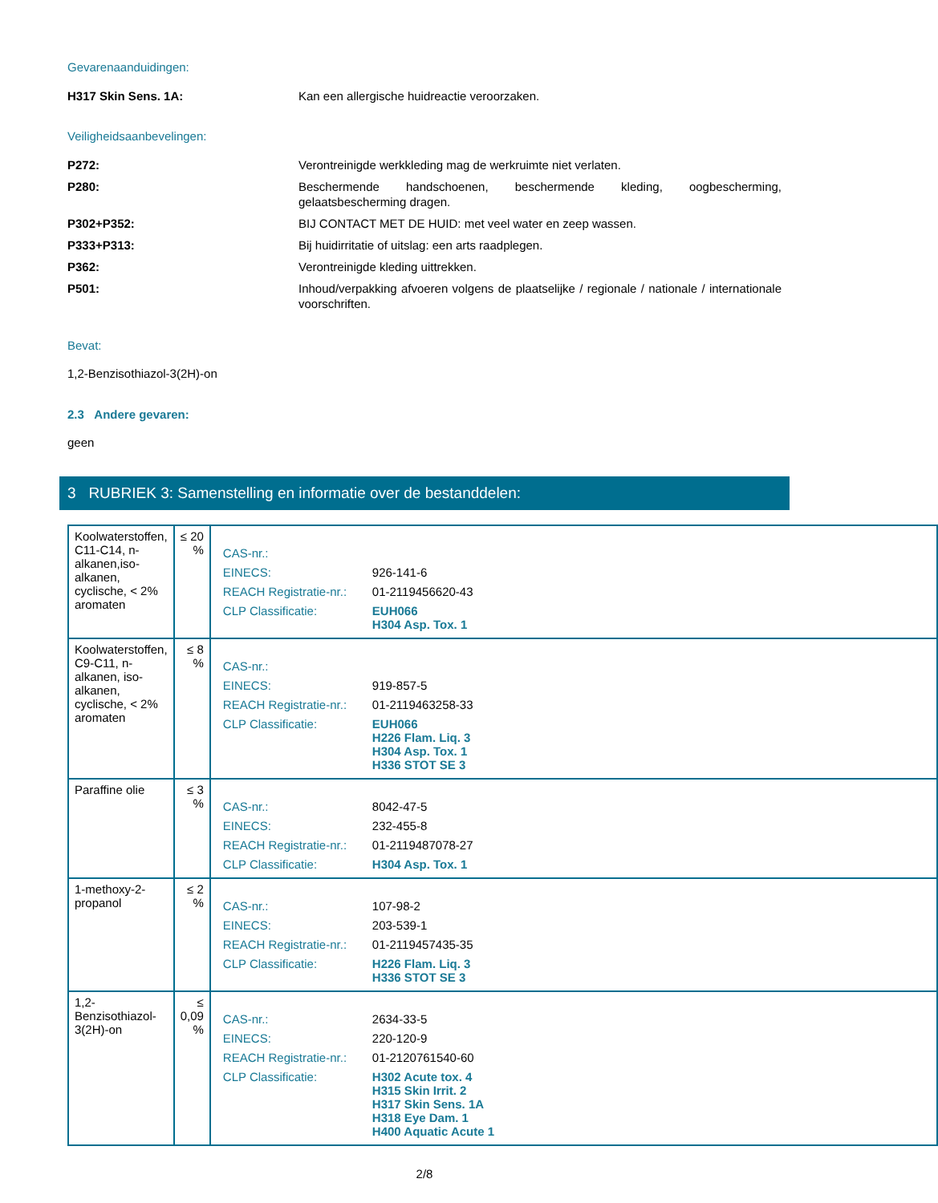Gevarenaanduidingen:
H317 Skin Sens. 1A: Kan een allergische huidreactie veroorzaken.
Veiligheidsaanbevelingen:
P272: Verontreinigde werkkleding mag de werkruimte niet verlaten.
P280: Beschermende handschoenen, beschermende kleding, oogbescherming, gelaatsbescherming dragen.
P302+P352: BIJ CONTACT MET DE HUID: met veel water en zeep wassen.
P333+P313: Bij huidirritatie of uitslag: een arts raadplegen.
P362: Verontreinigde kleding uittrekken.
P501: Inhoud/verpakking afvoeren volgens de plaatselijke / regionale / nationale / internationale voorschriften.
Bevat:
1,2-Benzisothiazol-3(2H)-on
2.3 Andere gevaren:
geen
3 RUBRIEK 3: Samenstelling en informatie over de bestanddelen:
| Koolwaterstoffen, C11-C14, n-alkanen,iso-alkanen, cyclische, < 2% aromaten | ≤ 20 % | / CAS-nr.: / / / EINECS: / 926-141-6 / / REACH Registratie-nr.: / 01-2119456620-43 / / CLP Classificatie: / EUH066 H304 Asp. Tox. 1 / |
| Koolwaterstoffen, C9-C11, n-alkanen, iso-alkanen, cyclische, < 2% aromaten | ≤ 8 % | / CAS-nr.: / / / EINECS: / 919-857-5 / / REACH Registratie-nr.: / 01-2119463258-33 / / CLP Classificatie: / EUH066 H226 Flam. Liq. 3 H304 Asp. Tox. 1 H336 STOT SE 3 / |
| Paraffine olie | ≤ 3 % | / CAS-nr.: / 8042-47-5 / / EINECS: / 232-455-8 / / REACH Registratie-nr.: / 01-2119487078-27 / / CLP Classificatie: / H304 Asp. Tox. 1 / |
| 1-methoxy-2-propanol | ≤ 2 % | / CAS-nr.: / 107-98-2 / / EINECS: / 203-539-1 / / REACH Registratie-nr.: / 01-2119457435-35 / / CLP Classificatie: / H226 Flam. Liq. 3 H336 STOT SE 3 / |
| 1,2-Benzisothiazol-3(2H)-on | ≤ 0,09 % | / CAS-nr.: / 2634-33-5 / / EINECS: / 220-120-9 / / REACH Registratie-nr.: / 01-2120761540-60 / / CLP Classificatie: / H302 Acute tox. 4 H315 Skin Irrit. 2 H317 Skin Sens. 1A H318 Eye Dam. 1 H400 Aquatic Acute 1 / |
2/8